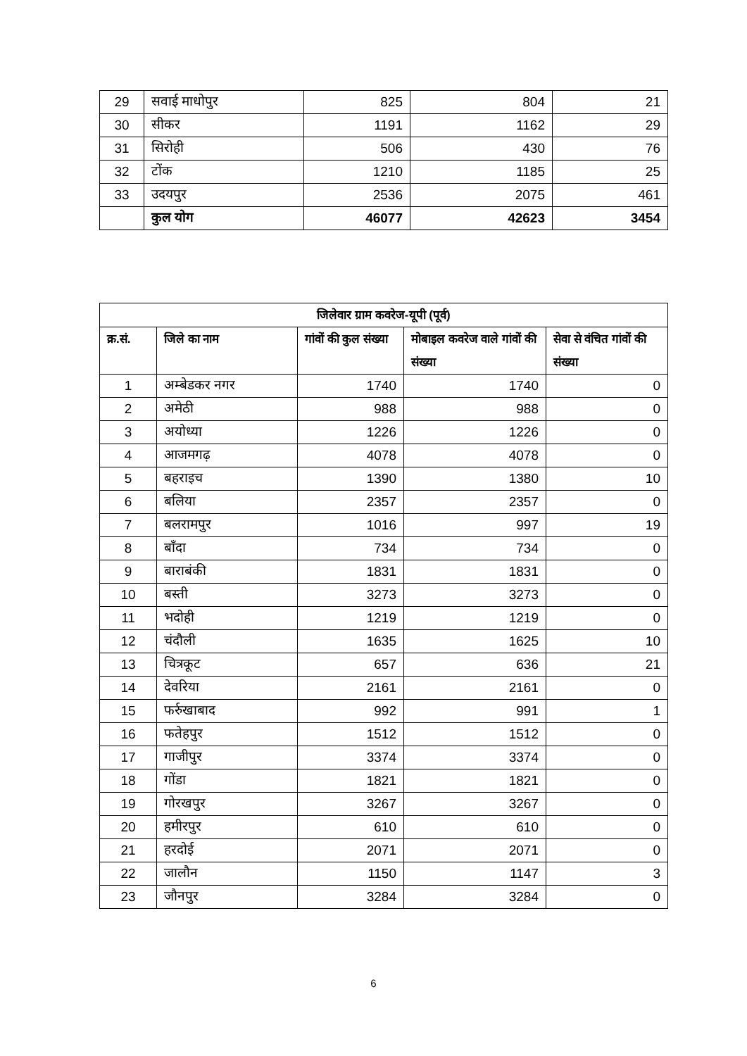| 29 | सवाई माधोपुर | 825 | 804 | 21 |
| 30 | सीकर | 1191 | 1162 | 29 |
| 31 | सिरोही | 506 | 430 | 76 |
| 32 | टोंक | 1210 | 1185 | 25 |
| 33 | उदयपुर | 2536 | 2075 | 461 |
| | कुल योग | 46077 | 42623 | 3454 |
| जिलेवार ग्राम कवरेज-यूपी (पूर्व) | | | | |
| --- | --- | --- | --- | --- |
| क्र.सं. | जिले का नाम | गांवों की कुल संख्या | मोबाइल कवरेज वाले गांवों की संख्या | सेवा से वंचित गांवों की संख्या |
| 1 | अम्बेडकर नगर | 1740 | 1740 | 0 |
| 2 | अमेठी | 988 | 988 | 0 |
| 3 | अयोध्या | 1226 | 1226 | 0 |
| 4 | आजमगढ़ | 4078 | 4078 | 0 |
| 5 | बहराइच | 1390 | 1380 | 10 |
| 6 | बलिया | 2357 | 2357 | 0 |
| 7 | बलरामपुर | 1016 | 997 | 19 |
| 8 | बाँदा | 734 | 734 | 0 |
| 9 | बाराबंकी | 1831 | 1831 | 0 |
| 10 | बस्ती | 3273 | 3273 | 0 |
| 11 | भदोही | 1219 | 1219 | 0 |
| 12 | चंदौली | 1635 | 1625 | 10 |
| 13 | चित्रकूट | 657 | 636 | 21 |
| 14 | देवरिया | 2161 | 2161 | 0 |
| 15 | फर्रुखाबाद | 992 | 991 | 1 |
| 16 | फतेहपुर | 1512 | 1512 | 0 |
| 17 | गाजीपुर | 3374 | 3374 | 0 |
| 18 | गोंडा | 1821 | 1821 | 0 |
| 19 | गोरखपुर | 3267 | 3267 | 0 |
| 20 | हमीरपुर | 610 | 610 | 0 |
| 21 | हरदोई | 2071 | 2071 | 0 |
| 22 | जालौन | 1150 | 1147 | 3 |
| 23 | जौनपुर | 3284 | 3284 | 0 |
6